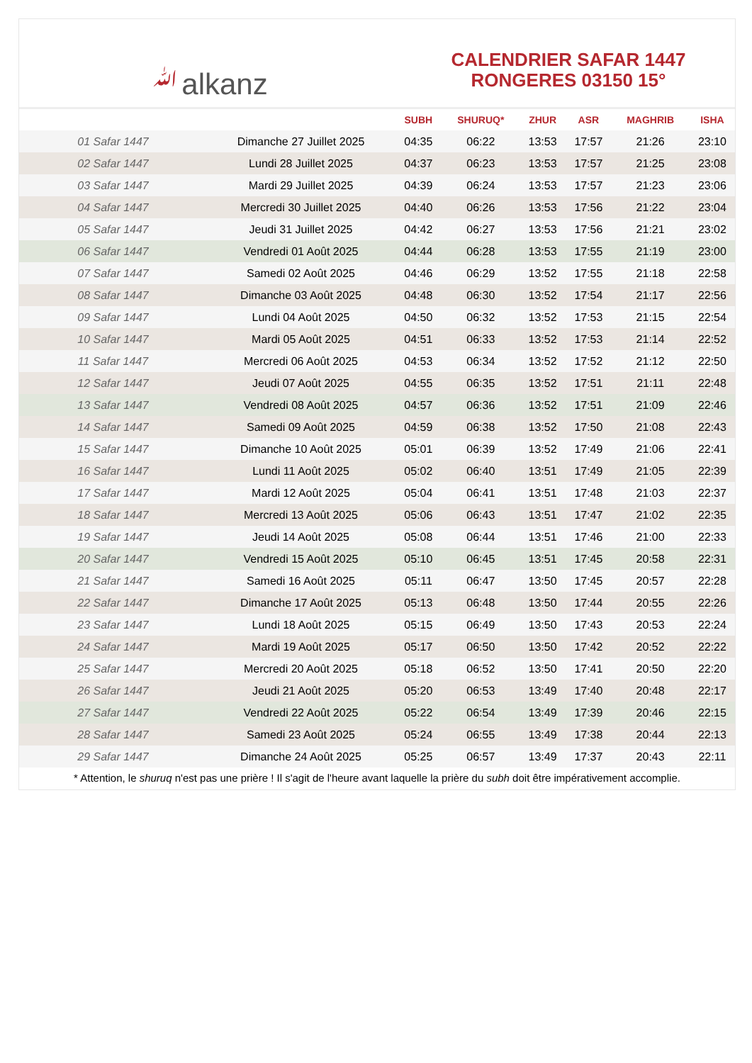ﷲalkanz
CALENDRIER SAFAR 1447
RONGERES 03150 15°
| | | SUBH | SHURUQ* | ZHUR | ASR | MAGHRIB | ISHA |
| --- | --- | --- | --- | --- | --- | --- | --- |
| 01 Safar 1447 | Dimanche 27 Juillet 2025 | 04:35 | 06:22 | 13:53 | 17:57 | 21:26 | 23:10 |
| 02 Safar 1447 | Lundi 28 Juillet 2025 | 04:37 | 06:23 | 13:53 | 17:57 | 21:25 | 23:08 |
| 03 Safar 1447 | Mardi 29 Juillet 2025 | 04:39 | 06:24 | 13:53 | 17:57 | 21:23 | 23:06 |
| 04 Safar 1447 | Mercredi 30 Juillet 2025 | 04:40 | 06:26 | 13:53 | 17:56 | 21:22 | 23:04 |
| 05 Safar 1447 | Jeudi 31 Juillet 2025 | 04:42 | 06:27 | 13:53 | 17:56 | 21:21 | 23:02 |
| 06 Safar 1447 | Vendredi 01 Août 2025 | 04:44 | 06:28 | 13:53 | 17:55 | 21:19 | 23:00 |
| 07 Safar 1447 | Samedi 02 Août 2025 | 04:46 | 06:29 | 13:52 | 17:55 | 21:18 | 22:58 |
| 08 Safar 1447 | Dimanche 03 Août 2025 | 04:48 | 06:30 | 13:52 | 17:54 | 21:17 | 22:56 |
| 09 Safar 1447 | Lundi 04 Août 2025 | 04:50 | 06:32 | 13:52 | 17:53 | 21:15 | 22:54 |
| 10 Safar 1447 | Mardi 05 Août 2025 | 04:51 | 06:33 | 13:52 | 17:53 | 21:14 | 22:52 |
| 11 Safar 1447 | Mercredi 06 Août 2025 | 04:53 | 06:34 | 13:52 | 17:52 | 21:12 | 22:50 |
| 12 Safar 1447 | Jeudi 07 Août 2025 | 04:55 | 06:35 | 13:52 | 17:51 | 21:11 | 22:48 |
| 13 Safar 1447 | Vendredi 08 Août 2025 | 04:57 | 06:36 | 13:52 | 17:51 | 21:09 | 22:46 |
| 14 Safar 1447 | Samedi 09 Août 2025 | 04:59 | 06:38 | 13:52 | 17:50 | 21:08 | 22:43 |
| 15 Safar 1447 | Dimanche 10 Août 2025 | 05:01 | 06:39 | 13:52 | 17:49 | 21:06 | 22:41 |
| 16 Safar 1447 | Lundi 11 Août 2025 | 05:02 | 06:40 | 13:51 | 17:49 | 21:05 | 22:39 |
| 17 Safar 1447 | Mardi 12 Août 2025 | 05:04 | 06:41 | 13:51 | 17:48 | 21:03 | 22:37 |
| 18 Safar 1447 | Mercredi 13 Août 2025 | 05:06 | 06:43 | 13:51 | 17:47 | 21:02 | 22:35 |
| 19 Safar 1447 | Jeudi 14 Août 2025 | 05:08 | 06:44 | 13:51 | 17:46 | 21:00 | 22:33 |
| 20 Safar 1447 | Vendredi 15 Août 2025 | 05:10 | 06:45 | 13:51 | 17:45 | 20:58 | 22:31 |
| 21 Safar 1447 | Samedi 16 Août 2025 | 05:11 | 06:47 | 13:50 | 17:45 | 20:57 | 22:28 |
| 22 Safar 1447 | Dimanche 17 Août 2025 | 05:13 | 06:48 | 13:50 | 17:44 | 20:55 | 22:26 |
| 23 Safar 1447 | Lundi 18 Août 2025 | 05:15 | 06:49 | 13:50 | 17:43 | 20:53 | 22:24 |
| 24 Safar 1447 | Mardi 19 Août 2025 | 05:17 | 06:50 | 13:50 | 17:42 | 20:52 | 22:22 |
| 25 Safar 1447 | Mercredi 20 Août 2025 | 05:18 | 06:52 | 13:50 | 17:41 | 20:50 | 22:20 |
| 26 Safar 1447 | Jeudi 21 Août 2025 | 05:20 | 06:53 | 13:49 | 17:40 | 20:48 | 22:17 |
| 27 Safar 1447 | Vendredi 22 Août 2025 | 05:22 | 06:54 | 13:49 | 17:39 | 20:46 | 22:15 |
| 28 Safar 1447 | Samedi 23 Août 2025 | 05:24 | 06:55 | 13:49 | 17:38 | 20:44 | 22:13 |
| 29 Safar 1447 | Dimanche 24 Août 2025 | 05:25 | 06:57 | 13:49 | 17:37 | 20:43 | 22:11 |
* Attention, le shuruq n'est pas une prière ! Il s'agit de l'heure avant laquelle la prière du subh doit être impérativement accomplie.